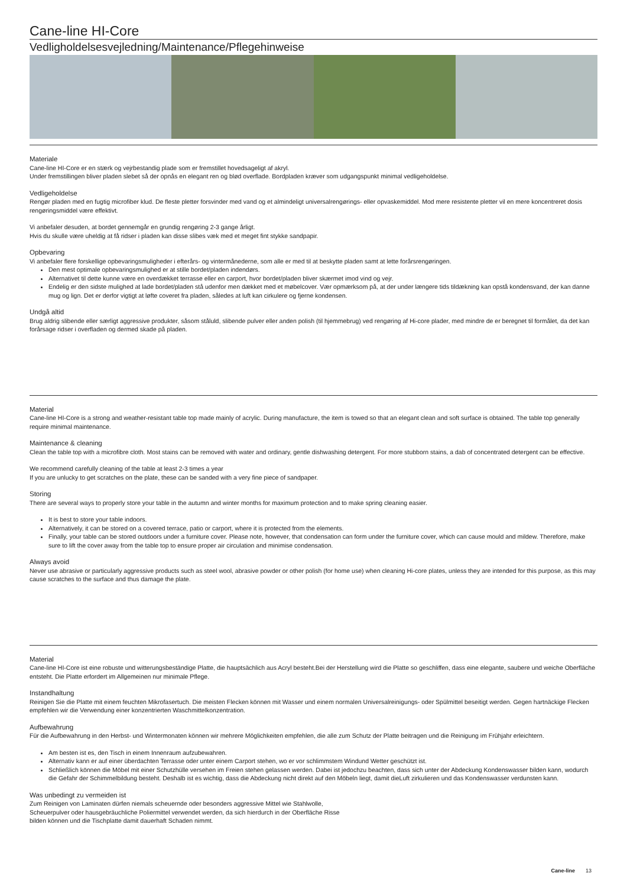Cane-line HI-Core
Vedligholdelsesvejledning/Maintenance/Pflegehinweise
Materiale
Cane-line HI-Core er en stærk og vejrbestandig plade som er fremstillet hovedsageligt af akryl.
Under fremstillingen bliver pladen slebet så der opnås en elegant ren og blød overflade. Bordpladen kræver som udgangspunkt minimal vedligeholdelse.
Vedligeholdelse
Rengør pladen med en fugtig microfiber klud. De fleste pletter forsvinder med vand og et almindeligt universalrengørings- eller opvaskemiddel. Mod mere resistente pletter vil en mere koncentreret dosis rengøringsmiddel være effektivt.
Vi anbefaler desuden, at bordet gennemgår en grundig rengøring 2-3 gange årligt.
Hvis du skulle være uheldig at få ridser i pladen kan disse slibes væk med et meget fint stykke sandpapir.
Opbevaring
Vi anbefaler flere forskellige opbevaringsmuligheder i efterårs- og vintermånederne, som alle er med til at beskytte pladen samt at lette forårsrengøringen.
Den mest optimale opbevaringsmulighed er at stille bordet/pladen indendørs.
Alternativet til dette kunne være en overdækket terrasse eller en carport, hvor bordet/pladen bliver skærmet imod vind og vejr.
Endelig er den sidste mulighed at lade bordet/pladen stå udenfor men dækket med et møbelcover. Vær opmærksom på, at der under længere tids tildækning kan opstå kondensvand, der kan danne mug og lign. Det er derfor vigtigt at løfte coveret fra pladen, således at luft kan cirkulere og fjerne kondensen.
Undgå altid
Brug aldrig slibende eller særligt aggressive produkter, såsom ståluld, slibende pulver eller anden polish (til hjemmebrug) ved rengøring af Hi-core plader, med mindre de er beregnet til formålet, da det kan forårsage ridser i overfladen og dermed skade på pladen.
Material
Cane-line HI-Core is a strong and weather-resistant table top made mainly of acrylic. During manufacture, the item is towed so that an elegant clean and soft surface is obtained. The table top generally require minimal maintenance.
Maintenance & cleaning
Clean the table top with a microfibre cloth. Most stains can be removed with water and ordinary, gentle dishwashing detergent. For more stubborn stains, a dab of concentrated detergent can be effective.
We recommend carefully cleaning of the table at least 2-3 times a year
If you are unlucky to get scratches on the plate, these can be sanded with a very fine piece of sandpaper.
Storing
There are several ways to properly store your table in the autumn and winter months for maximum protection and to make spring cleaning easier.
It is best to store your table indoors.
Alternatively, it can be stored on a covered terrace, patio or carport, where it is protected from the elements.
Finally, your table can be stored outdoors under a furniture cover. Please note, however, that condensation can form under the furniture cover, which can cause mould and mildew. Therefore, make sure to lift the cover away from the table top to ensure proper air circulation and minimise condensation.
Always avoid
Never use abrasive or particularly aggressive products such as steel wool, abrasive powder or other polish (for home use) when cleaning Hi-core plates, unless they are intended for this purpose, as this may cause scratches to the surface and thus damage the plate.
Material
Cane-line HI-Core ist eine robuste und witterungsbeständige Platte, die hauptsächlich aus Acryl besteht.Bei der Herstellung wird die Platte so geschliffen, dass eine elegante, saubere und weiche Oberfläche entsteht. Die Platte erfordert im Allgemeinen nur minimale Pflege.
Instandhaltung
Reinigen Sie die Platte mit einem feuchten Mikrofasertuch. Die meisten Flecken können mit Wasser und einem normalen Universalreinigungs- oder Spülmittel beseitigt werden. Gegen hartnäckige Flecken empfehlen wir die Verwendung einer konzentrierten Waschmittelkonzentration.
Aufbewahrung
Für die Aufbewahrung in den Herbst- und Wintermonaten können wir mehrere Möglichkeiten empfehlen, die alle zum Schutz der Platte beitragen und die Reinigung im Frühjahr erleichtern.
Am besten ist es, den Tisch in einem Innenraum aufzubewahren.
Alternativ kann er auf einer überdachten Terrasse oder unter einem Carport stehen, wo er vor schlimmstem Windund Wetter geschützt ist.
Schließlich können die Möbel mit einer Schutzhülle versehen im Freien stehen gelassen werden. Dabei ist jedochzu beachten, dass sich unter der Abdeckung Kondenswasser bilden kann, wodurch die Gefahr der Schimmelbildung besteht. Deshalb ist es wichtig, dass die Abdeckung nicht direkt auf den Möbeln liegt, damit dieLuft zirkulieren und das Kondenswasser verdunsten kann.
Was unbedingt zu vermeiden ist
Zum Reinigen von Laminaten dürfen niemals scheuernde oder besonders aggressive Mittel wie Stahlwolle,
Scheuerpulver oder hausgebräuchliche Poliermittel verwendet werden, da sich hierdurch in der Oberfläche Risse
bilden können und die Tischplatte damit dauerhaft Schaden nimmt.
Cane-line 13